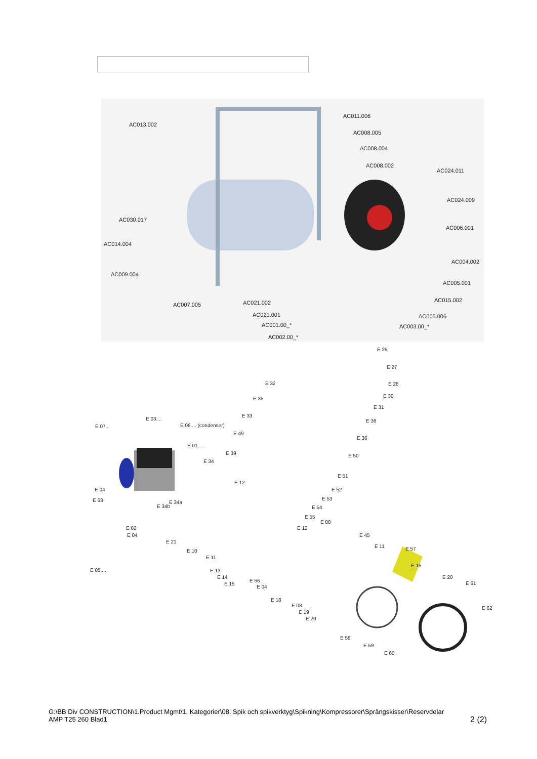AC013.002
AC011.006
AC008.005
AC008.004
AC008.002
AC024.011
AC024.009
AC030.017
AC006.001
AC014.004
AC004.002
AC009.004
AC005.001
AC015.002
AC007.005 AC021.002
AC021.001 AC005.006
AC001.00_* AC003.00_*
AC002.00_*
E 25
E 27
E 32 E 28
E 35 E 30
E 31
E 03....
E 33
E 36
E 07... E 06.... (condenser)
E 49
E 36
E 01....
E 39 E 50
E 34
E 51
E 12
E 04 E 52
E 63 E 34a
E 53
E 34b E 54
E 55
E 08
E 02 E 12
E 04 E 45
E 21
E 11
E 10 E 57
E 11
E 15
E 05.... E 13
E 14 E 20
E 56
E 15 E 61
E 04
E 18
E 08 E 62
E 19
E 20
E 58
E 59
E 60
G:\BB Div CONSTRUCTION\1.Product Mgmt\1. Kategorier\08. Spik och spikverktyg\Spikning\Kompressorer\Sprängskisser\Reservdelar
AMP T25 260 Blad1
2 (2)